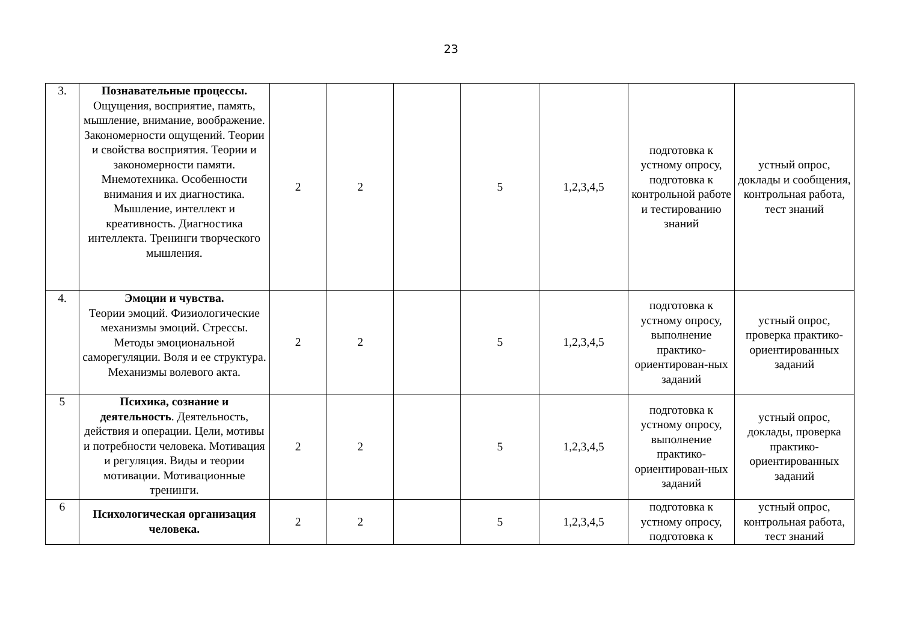23
| 3. | Познавательные процессы. Ощущения, восприятие, память, мышление, внимание, воображение. Закономерности ощущений. Теории и свойства восприятия. Теории и закономерности памяти. Мнемотехника. Особенности внимания и их диагностика. Мышление, интеллект и креативность. Диагностика интеллекта. Тренинги творческого мышления. | 2 | 2 | | 5 | 1,2,3,4,5 | подготовка к устному опросу, подготовка к контрольной работе и тестированию знаний | устный опрос, доклады и сообщения, контрольная работа, тест знаний |
| 4. | Эмоции и чувства. Теории эмоций. Физиологические механизмы эмоций. Стрессы. Методы эмоциональной саморегуляции. Воля и ее структура. Механизмы волевого акта. | 2 | 2 | | 5 | 1,2,3,4,5 | подготовка к устному опросу, выполнение практико-ориентирован-ных заданий | устный опрос, проверка практико-ориентированных заданий |
| 5 | Психика, сознание и деятельность . Деятельность, действия и операции. Цели, мотивы и потребности человека. Мотивация и регуляция. Виды и теории мотивации. Мотивационные тренинги. | 2 | 2 | | 5 | 1,2,3,4,5 | подготовка к устному опросу, выполнение практико-ориентирован-ных заданий | устный опрос, доклады, проверка практико-ориентированных заданий |
| 6 | Психологическая организация человека. | 2 | 2 | | 5 | 1,2,3,4,5 | подготовка к устному опросу, подготовка к | устный опрос, контрольная работа, тест знаний |